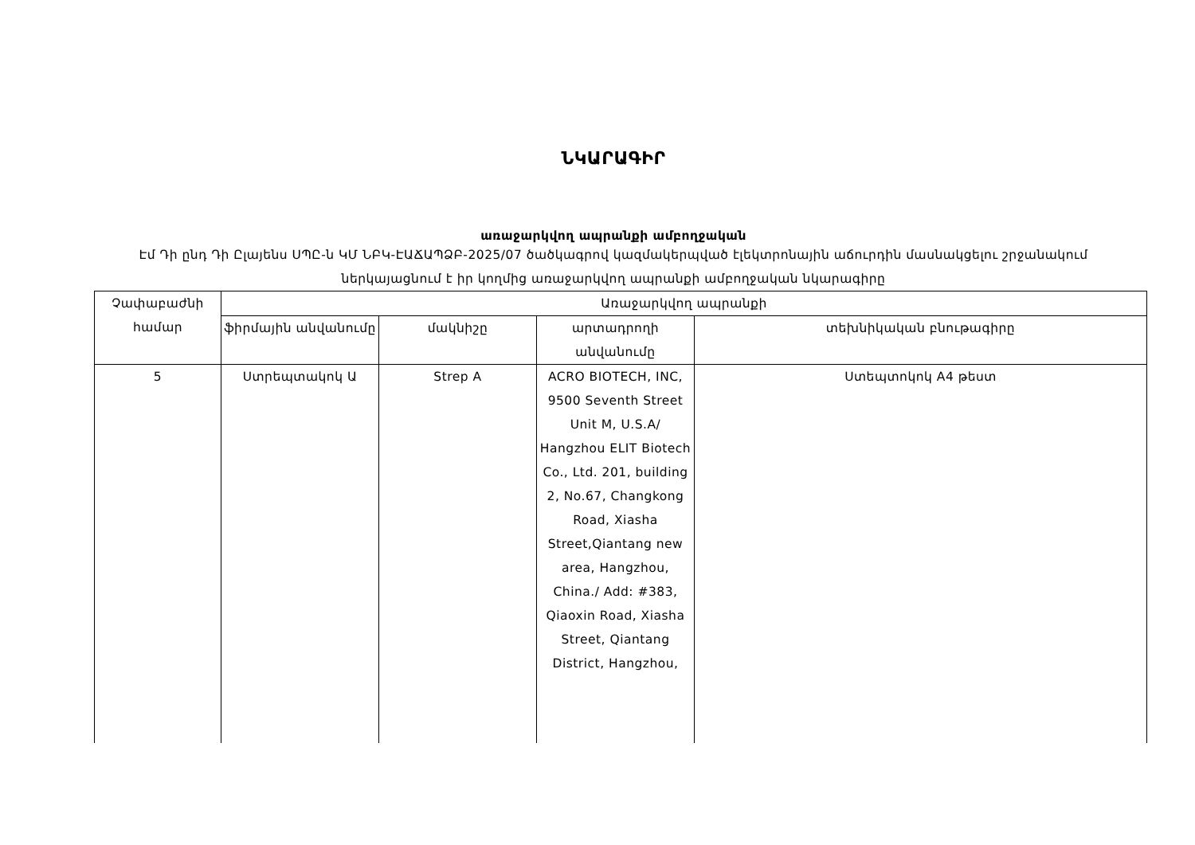ՆԿԱՐԱԳԻՐ
առաջարկվող ապրանքի ամբողջական
Էմ Դի ընդ Դի Ըլայենս ՍՊԸ-ն ԿՄ ՆԲԿ-ԷԱՃԱՊՁԲ-2025/07 ծածկագրով կազմակերպված էլեկտրոնային աճուրդին մասնակցելու շրջանակում ներկայացնում է իր կողմից առաջարկվող ապրանքի ամբողջական նկարագիրը
| Չափաբաժնի համար | Առաջարկվող ապրանքի | | | |
| | ֆիրմային անվանումը | մակնիշը | արտադրողի անվանումը | տեխնիկական բնութագիրը |
| 5 | Ստրեպտակոկ Ա | Strep A | ACRO BIOTECH, INC, 9500 Seventh Street Unit M, U.S.A/ Hangzhou ELIT Biotech Co., Ltd. 201, building 2, No.67, Changkong Road, Xiasha Street,Qiantang new area, Hangzhou, China./ Add: #383, Qiaoxin Road, Xiasha Street, Qiantang District, Hangzhou, | Ստեպտոկոկ A4 թեստ |